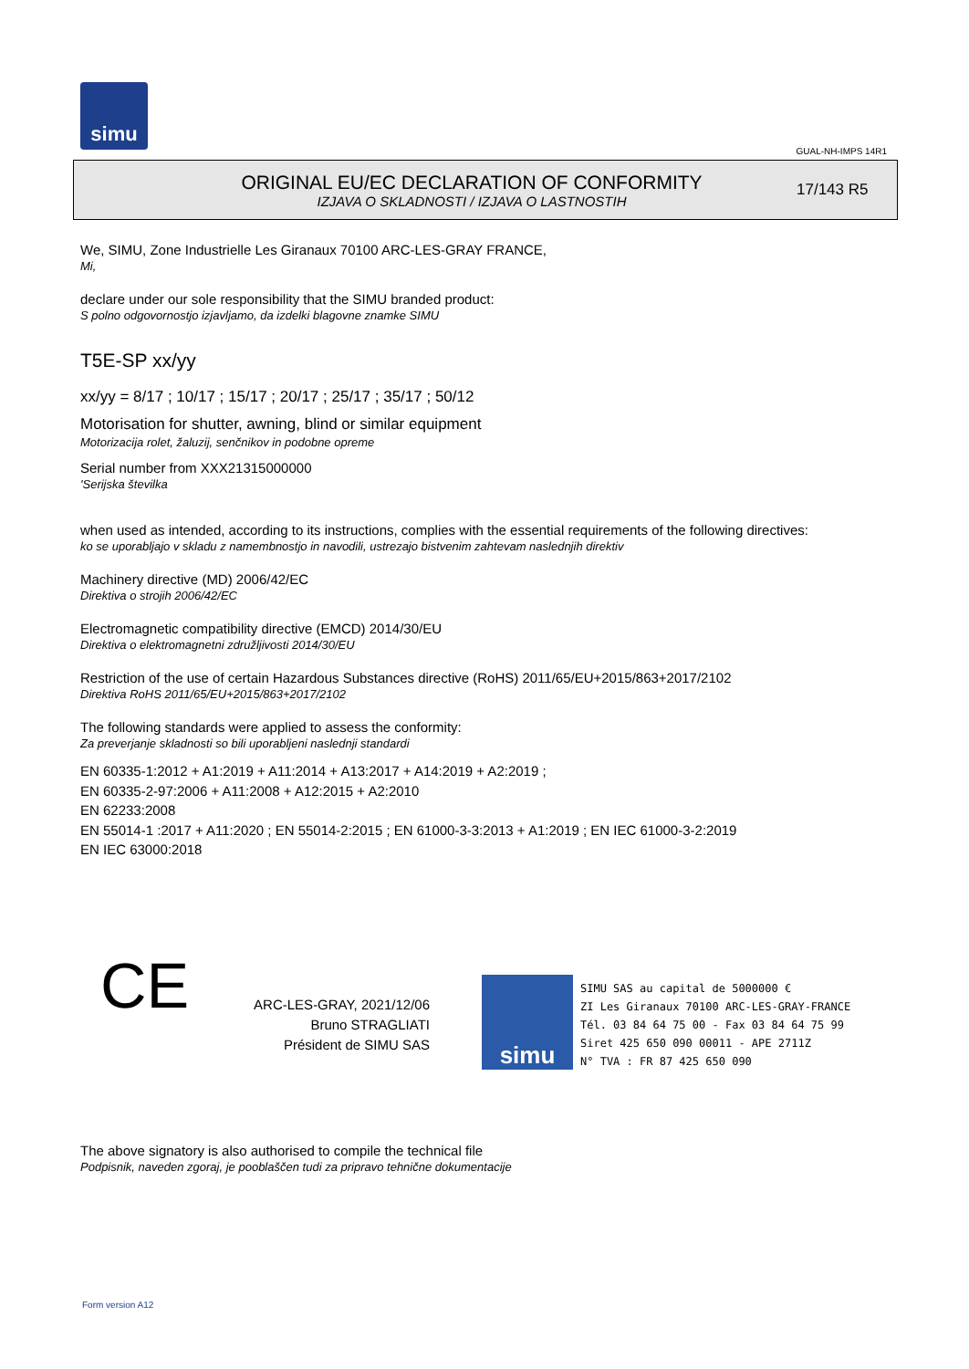simu
GUAL-NH-IMPS 14R1
ORIGINAL EU/EC DECLARATION OF CONFORMITY
IZJAVA O SKLADNOSTI / IZJAVA O LASTNOSTIH
17/143 R5
We, SIMU, Zone Industrielle Les Giranaux 70100 ARC-LES-GRAY FRANCE,
Mi,
declare under our sole responsibility that the SIMU branded product:
S polno odgovornostjo izjavljamo, da izdelki blagovne znamke SIMU
T5E-SP xx/yy
xx/yy = 8/17 ; 10/17 ; 15/17 ; 20/17 ; 25/17 ; 35/17 ; 50/12
Motorisation for shutter, awning, blind or similar equipment
Motorizacija rolet, žaluzij, senčnikov in podobne opreme
Serial number from XXX21315000000
'Serijska številka
when used as intended, according to its instructions, complies with the essential requirements of the following directives:
ko se uporabljajo v skladu z namembnostjo in navodili, ustrezajo bistvenim zahtevam naslednjih direktiv
Machinery directive (MD) 2006/42/EC
Direktiva o strojih 2006/42/EC
Electromagnetic compatibility directive (EMCD) 2014/30/EU
Direktiva o elektromagnetni združljivosti 2014/30/EU
Restriction of the use of certain Hazardous Substances directive (RoHS) 2011/65/EU+2015/863+2017/2102
Direktiva RoHS 2011/65/EU+2015/863+2017/2102
The following standards were applied to assess the conformity:
Za preverjanje skladnosti so bili uporabljeni naslednji standardi
EN 60335-1:2012 + A1:2019 + A11:2014 + A13:2017 + A14:2019 + A2:2019 ;
EN 60335-2-97:2006 + A11:2008 + A12:2015 + A2:2010
EN 62233:2008
EN 55014-1 :2017 + A11:2020 ; EN 55014-2:2015 ; EN 61000-3-3:2013 + A1:2019 ; EN IEC 61000-3-2:2019
EN IEC 63000:2018
CE
ARC-LES-GRAY, 2021/12/06
Bruno STRAGLIATI
Président de SIMU SAS
simu
SIMU SAS au capital de 5000000 €
ZI Les Giranaux 70100 ARC-LES-GRAY-FRANCE
Tél. 03 84 64 75 00 - Fax 03 84 64 75 99
Siret 425 650 090 00011 - APE 2711Z
N° TVA : FR 87 425 650 090
The above signatory is also authorised to compile the technical file
Podpisnik, naveden zgoraj, je pooblaščen tudi za pripravo tehnične dokumentacije
Form version A12